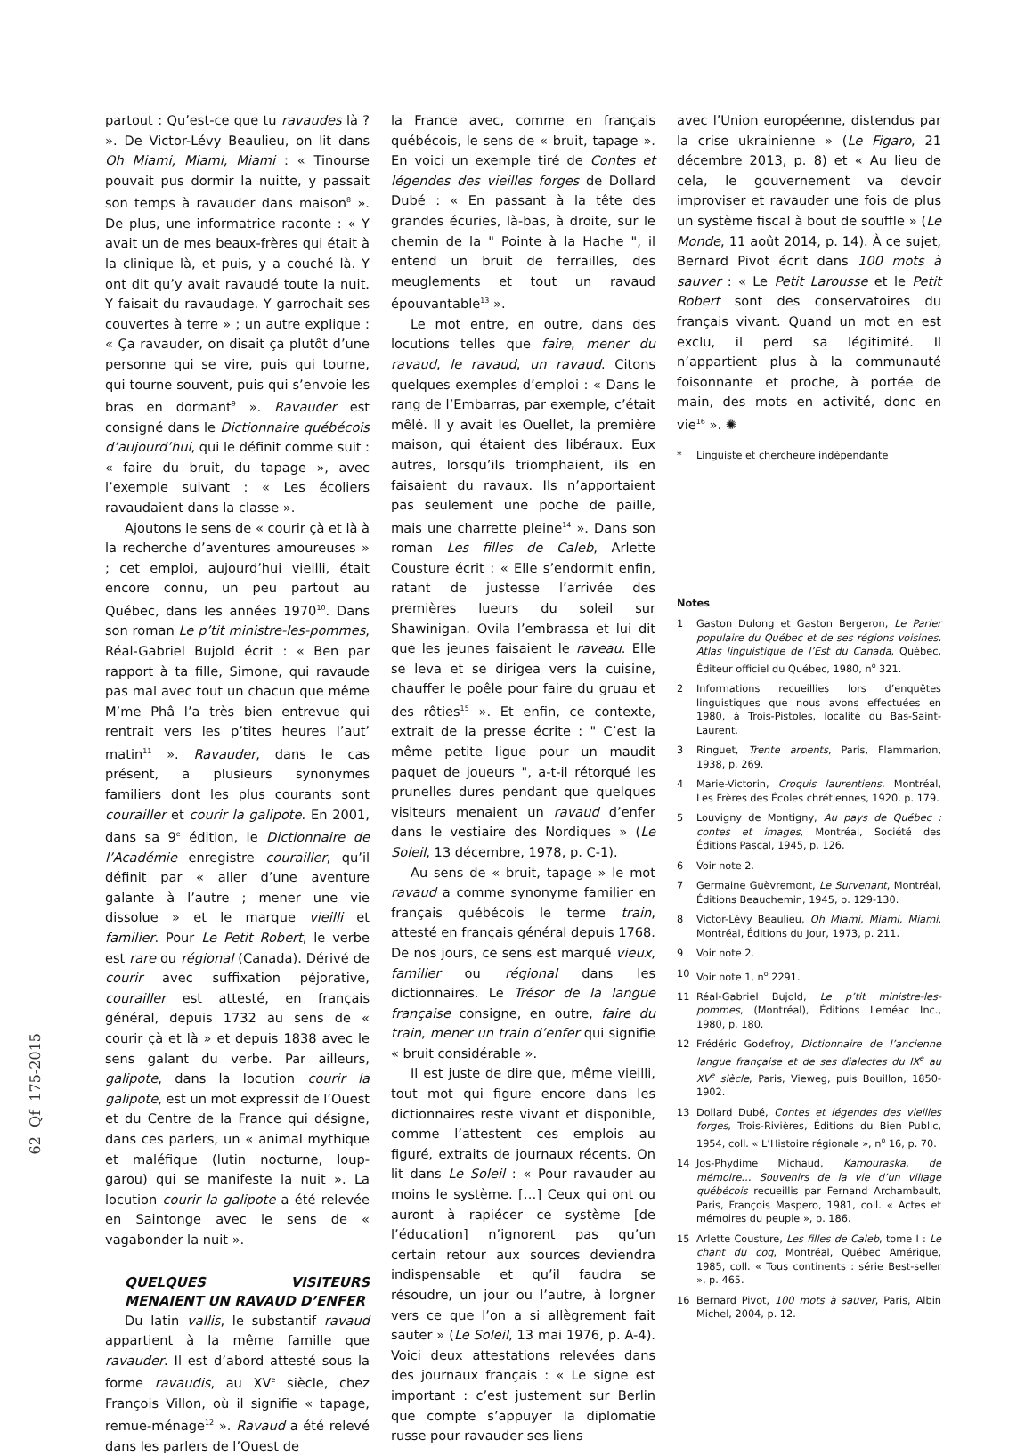62 Qf 175-2015
partout : Qu’est-ce que tu ravaudes là ? ». De Victor-Lévy Beaulieu, on lit dans Oh Miami, Miami, Miami : « Tinourse pouvait pus dormir la nuitte, y passait son temps à ravauder dans maison<sup>8</sup> ». De plus, une informatrice raconte : « Y avait un de mes beaux-frères qui était à la clinique là, et puis, y a couché là. Y ont dit qu’y avait ravaudé toute la nuit. Y faisait du ravaudage. Y garrochait ses couvertes à terre » ; un autre explique : « Ça ravauder, on disait ça plutôt d’une personne qui se vire, puis qui tourne, qui tourne souvent, puis qui s’envoie les bras en dormant<sup>9</sup> ». Ravauder est consigné dans le Dictionnaire québécois d’aujourd’hui, qui le définit comme suit : « faire du bruit, du tapage », avec l’exemple suivant : « Les écoliers ravaudaient dans la classe ».
Ajoutons le sens de « courir çà et là à la recherche d’aventures amoureuses » ; cet emploi, aujourd’hui vieilli, était encore connu, un peu partout au Québec, dans les années 1970<sup>10</sup>. Dans son roman Le p’tit ministre-les-pommes, Réal-Gabriel Bujold écrit : « Ben par rapport à ta fille, Simone, qui ravaude pas mal avec tout un chacun que même M’me Phâ l’a très bien entrevue qui rentrait vers les p’tites heures l’aut’ matin<sup>11</sup> ». Ravauder, dans le cas présent, a plusieurs synonymes familiers dont les plus courants sont courailler et courir la galipote. En 2001, dans sa 9<sup>e</sup> édition, le Dictionnaire de l’Académie enregistre courailler, qu’il définit par « aller d’une aventure galante à l’autre ; mener une vie dissolue » et le marque vieilli et familier. Pour Le Petit Robert, le verbe est rare ou régional (Canada). Dérivé de courir avec suffixation péjorative, courailler est attesté, en français général, depuis 1732 au sens de « courir çà et là » et depuis 1838 avec le sens galant du verbe. Par ailleurs, galipote, dans la locution courir la galipote, est un mot expressif de l’Ouest et du Centre de la France qui désigne, dans ces parlers, un « animal mythique et maléfique (lutin nocturne, loup-garou) qui se manifeste la nuit ». La locution courir la galipote a été relevée en Saintonge avec le sens de « vagabonder la nuit ».
QUELQUES VISITEURS MENAIENT UN RAVAUD D’ENFER
Du latin vallis, le substantif ravaud appartient à la même famille que ravauder. Il est d’abord attesté sous la forme ravaudis, au XV<sup>e</sup> siècle, chez François Villon, où il signifie « tapage, remue-ménage<sup>12</sup> ». Ravaud a été relevé dans les parlers de l’Ouest de
la France avec, comme en français québécois, le sens de « bruit, tapage ». En voici un exemple tiré de Contes et légendes des vieilles forges de Dollard Dubé : « En passant à la tête des grandes écuries, là-bas, à droite, sur le chemin de la " Pointe à la Hache ", il entend un bruit de ferrailles, des meuglements et tout un ravaud épouvantable<sup>13</sup> ».
Le mot entre, en outre, dans des locutions telles que faire, mener du ravaud, le ravaud, un ravaud. Citons quelques exemples d’emploi : « Dans le rang de l’Embarras, par exemple, c’était mêlé. Il y avait les Ouellet, la première maison, qui étaient des libéraux. Eux autres, lorsqu’ils triomphaient, ils en faisaient du ravaux. Ils n’apportaient pas seulement une poche de paille, mais une charrette pleine<sup>14</sup> ». Dans son roman Les filles de Caleb, Arlette Cousture écrit : « Elle s’endormit enfin, ratant de justesse l’arrivée des premières lueurs du soleil sur Shawinigan. Ovila l’embrassa et lui dit que les jeunes faisaient le raveau. Elle se leva et se dirigea vers la cuisine, chauffer le poêle pour faire du gruau et des rôties<sup>15</sup> ». Et enfin, ce contexte, extrait de la presse écrite : " C’est la même petite ligue pour un maudit paquet de joueurs ", a-t-il rétorqué les prunelles dures pendant que quelques visiteurs menaient un ravaud d’enfer dans le vestiaire des Nordiques » (Le Soleil, 13 décembre, 1978, p. C-1).
Au sens de « bruit, tapage » le mot ravaud a comme synonyme familier en français québécois le terme train, attesté en français général depuis 1768. De nos jours, ce sens est marqué vieux, familier ou régional dans les dictionnaires. Le Trésor de la langue française consigne, en outre, faire du train, mener un train d’enfer qui signifie « bruit considérable ».
Il est juste de dire que, même vieilli, tout mot qui figure encore dans les dictionnaires reste vivant et disponible, comme l’attestent ces emplois au figuré, extraits de journaux récents. On lit dans Le Soleil : « Pour ravauder au moins le système. […] Ceux qui ont ou auront à rapiécer ce système [de l’éducation] n’ignorent pas qu’un certain retour aux sources deviendra indispensable et qu’il faudra se résoudre, un jour ou l’autre, à lorgner vers ce que l’on a si allègrement fait sauter » (Le Soleil, 13 mai 1976, p. A-4). Voici deux attestations relevées dans des journaux français : « Le signe est important : c’est justement sur Berlin que compte s’appuyer la diplomatie russe pour ravauder ses liens
avec l’Union européenne, distendus par la crise ukrainienne » (Le Figaro, 21 décembre 2013, p. 8) et « Au lieu de cela, le gouvernement va devoir improviser et ravauder une fois de plus un système fiscal à bout de souffle » (Le Monde, 11 août 2014, p. 14). À ce sujet, Bernard Pivot écrit dans 100 mots à sauver : « Le Petit Larousse et le Petit Robert sont des conservatoires du français vivant. Quand un mot en est exclu, il perd sa légitimité. Il n’appartient plus à la communauté foisonnante et proche, à portée de main, des mots en activité, donc en vie<sup>16</sup> ». ✺
* Linguiste et chercheure indépendante
Notes
1 Gaston Dulong et Gaston Bergeron, Le Parler populaire du Québec et de ses régions voisines. Atlas linguistique de l’Est du Canada, Québec, Éditeur officiel du Québec, 1980, n<sup>o</sup> 321.
2 Informations recueillies lors d’enquêtes linguistiques que nous avons effectuées en 1980, à Trois-Pistoles, localité du Bas-Saint-Laurent.
3 Ringuet, Trente arpents, Paris, Flammarion, 1938, p. 269.
4 Marie-Victorin, Croquis laurentiens, Montréal, Les Frères des Écoles chrétiennes, 1920, p. 179.
5 Louvigny de Montigny, Au pays de Québec : contes et images, Montréal, Société des Éditions Pascal, 1945, p. 126.
6 Voir note 2.
7 Germaine Guèvremont, Le Survenant, Montréal, Éditions Beauchemin, 1945, p. 129-130.
8 Victor-Lévy Beaulieu, Oh Miami, Miami, Miami, Montréal, Éditions du Jour, 1973, p. 211.
9 Voir note 2.
10 Voir note 1, n<sup>o</sup> 2291.
11 Réal-Gabriel Bujold, Le p’tit ministre-les-pommes, (Montréal), Éditions Leméac Inc., 1980, p. 180.
12 Frédéric Godefroy, Dictionnaire de l’ancienne langue française et de ses dialectes du IX<sup>e</sup> au XV<sup>e</sup> siècle, Paris, Vieweg, puis Bouillon, 1850-1902.
13 Dollard Dubé, Contes et légendes des vieilles forges, Trois-Rivières, Éditions du Bien Public, 1954, coll. « L’Histoire régionale », n<sup>o</sup> 16, p. 70.
14 Jos-Phydime Michaud, Kamouraska, de mémoire… Souvenirs de la vie d’un village québécois recueillis par Fernand Archambault, Paris, François Maspero, 1981, coll. « Actes et mémoires du peuple », p. 186.
15 Arlette Cousture, Les filles de Caleb, tome I : Le chant du coq, Montréal, Québec Amérique, 1985, coll. « Tous continents : série Best-seller », p. 465.
16 Bernard Pivot, 100 mots à sauver, Paris, Albin Michel, 2004, p. 12.